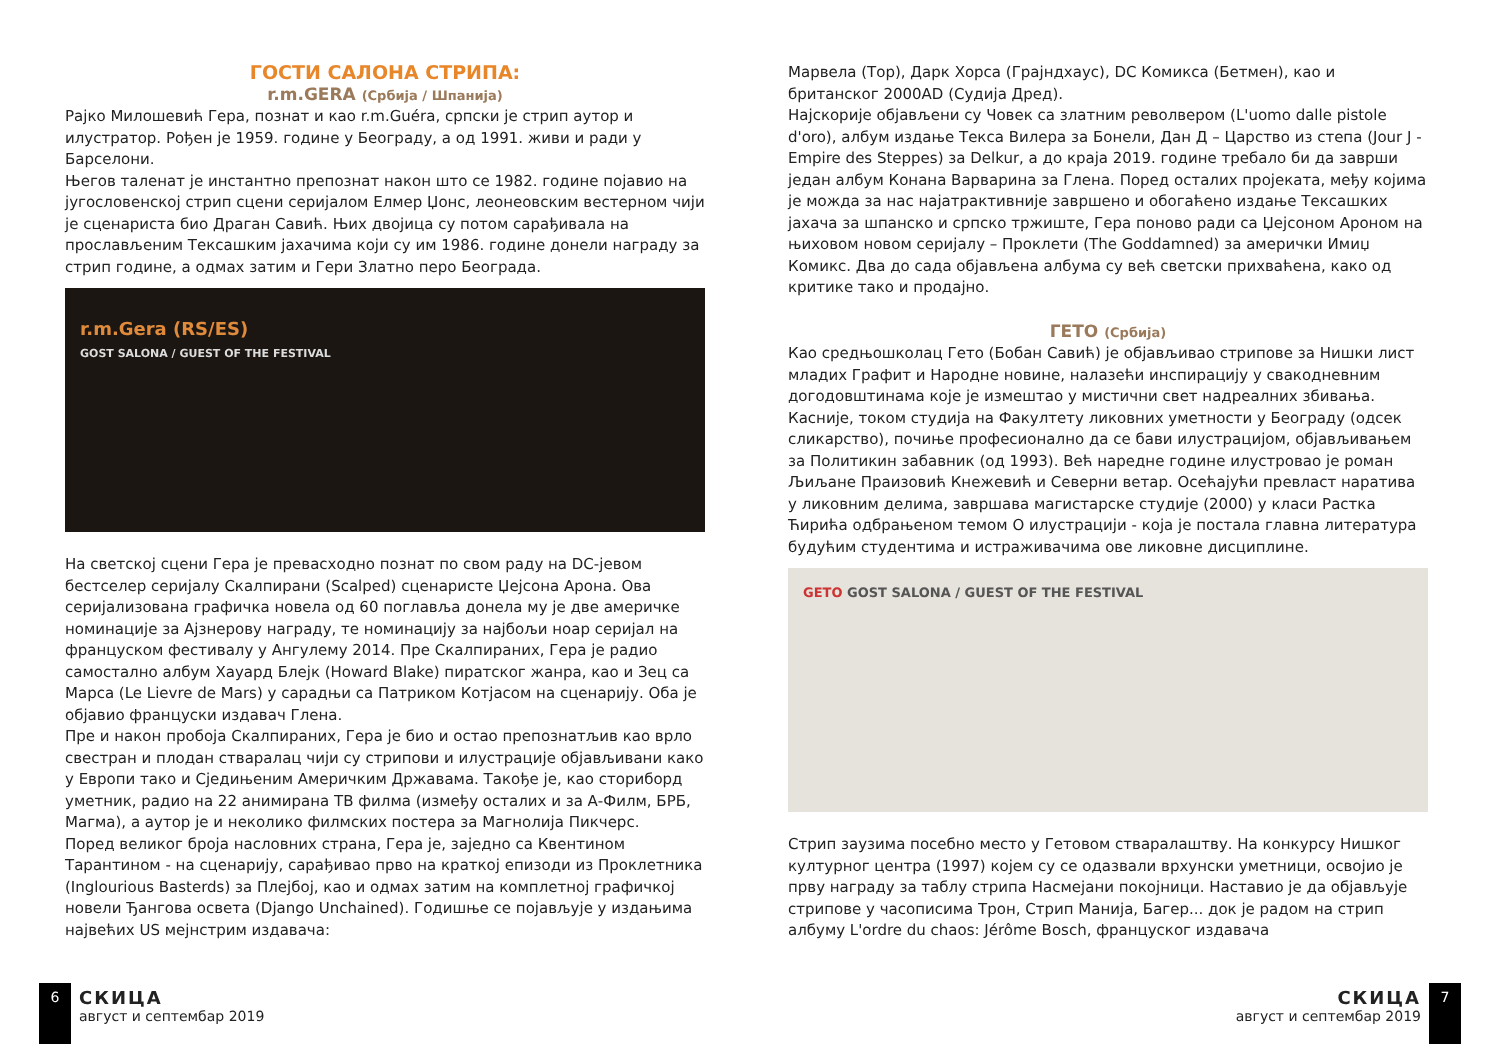ГОСТИ САЛОНА СТРИПА:
r.m.GERA (Србија / Шпанија)
Рајко Милошевић Гера, познат и као r.m.Guéra, српски је стрип аутор и илустратор. Рођен је 1959. године у Београду, а од 1991. живи и ради у Барселони.
Његов таленат је инстантно препознат након што се 1982. године појавио на југословенској стрип сцени серијалом Елмер Џонс, леонеовским вестерном чији је сценариста био Драган Савић. Њих двојица су потом сарађивала на прослављеним Тексашким јахачима који су им 1986. године донели награду за стрип године, а одмах затим и Гери Златно перо Београда.
r.m.Gera (RS/ES)
GOST SALONA / GUEST OF THE FESTIVAL
На светској сцени Гера је превасходно познат по свом раду на DC-јевом бестселер серијалу Скалпирани (Scalped) сценаристе Џејсона Арона. Ова серијализована графичка новела од 60 поглавља донела му је две америчке номинације за Ајзнерову награду, те номинацију за најбољи ноар серијал на француском фестивалу у Ангулему 2014. Пре Скалпираних, Гера је радио самостално албум Хауард Блејк (Howard Blake) пиратског жанра, као и Зец са Марса (Le Lievre de Mars) у сарадњи са Патриком Котјасом на сценарију. Оба је објавио француски издавач Глена.
Пре и након пробоја Скалпираних, Гера је био и остао препознатљив као врло свестран и плодан стваралац чији су стрипови и илустрације објављивани како у Европи тако и Сједињеним Америчким Државама. Такође је, као сториборд уметник, радио на 22 анимирана ТВ филма (између осталих и за А-Филм, БРБ, Магма), а аутор је и неколико филмских постера за Магнолија Пикчерс.
Поред великог броја насловних страна, Гера је, заједно са Квентином Тарантином - на сценарију, сарађивао прво на краткој епизоди из Проклетника (Inglourious Basterds) за Плејбој, као и одмах затим на комплетној графичкој новели Ђангова освета (Django Unchained). Годишње се појављује у издањима највећих US мејнстрим издавача:
Марвела (Тор), Дарк Хорса (Грајндхаус), DC Комикса (Бетмен), као и британског 2000AD (Судија Дред).
Најскорије објављени су Човек са златним револвером (L'uomo dalle pistole d'oro), албум издање Текса Вилера за Бонели, Дан Д – Царство из степа (Jour J - Empire des Steppes) за Delkur, а до краја 2019. године требало би да заврши један албум Конана Варварина за Глена. Поред осталих пројеката, међу којима је можда за нас најатрактивније завршено и обогаћено издање Тексашких јахача за шпанско и српско тржиште, Гера поново ради са Џејсоном Ароном на њиховом новом серијалу – Проклети (The Goddamned) за амерички Имиџ Комикс. Два до сада објављена албума су већ светски прихваћена, како од критике тако и продајно.
ГЕТО (Србија)
Као средњошколац Гето (Бобан Савић) је објављивао стрипове за Нишки лист младих Графит и Народне новине, налазећи инспирацију у свакодневним догодовштинама које је измештао у мистични свет надреалних збивања. Касније, током студија на Факултету ликовних уметности у Београду (одсек сликарство), почиње професионално да се бави илустрацијом, објављивањем за Политикин забавник (од 1993). Већ наредне године илустровао је роман Љиљане Праизовић Кнежевић и Северни ветар. Осећајући превласт наратива у ликовним делима, завршава магистарске студије (2000) у класи Растка Ћирића одбрањеном темом О илустрацији - која је постала главна литература будућим студентима и истраживачима ове ликовне дисциплине.
GETO GOST SALONA / GUEST OF THE FESTIVAL
Стрип заузима посебно место у Гетовом стваралаштву. На конкурсу Нишког културног центра (1997) којем су се одазвали врхунски уметници, освојио је прву награду за таблу стрипа Насмејани покојници. Наставио је да објављује стрипове у часописима Трон, Стрип Манија, Багер... док је радом на стрип албуму L'ordre du chaos: Jérôme Bosch, француског издавача
6
СКИЦА
август и септембар 2019
СКИЦА
август и септембар 2019
7